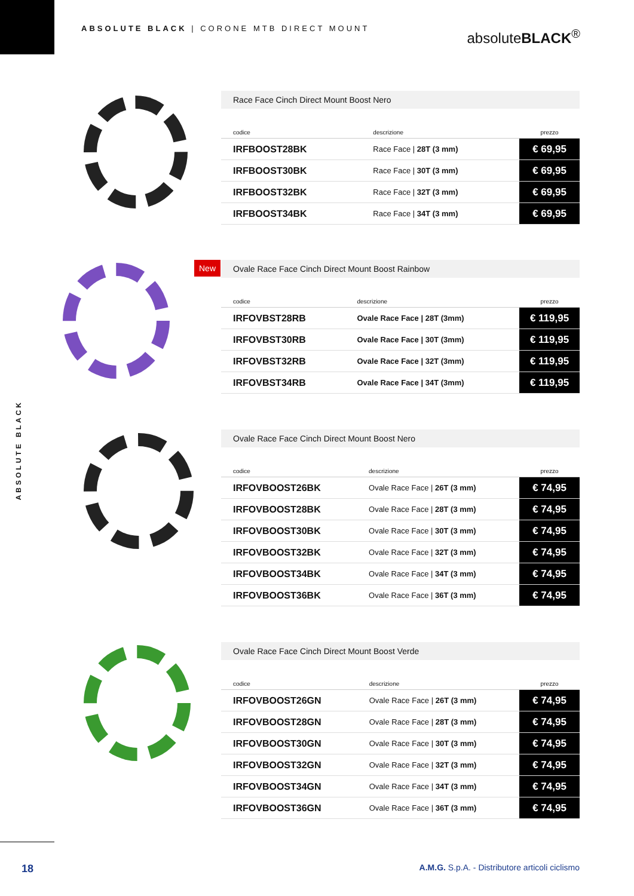ABSOLUTE BLACK | CORONE MTB DIRECT MOUNT
absoluteBLACK<sup>®</sup>
ABSOLUTE BLACK
Race Face Cinch Direct Mount Boost Nero
| codice | descrizione | prezzo |
| --- | --- | --- |
| IRFBOOST28BK | Race Face / 28T (3 mm) | € 69,95 |
| IRFBOOST30BK | Race Face / 30T (3 mm) | € 69,95 |
| IRFBOOST32BK | Race Face / 32T (3 mm) | € 69,95 |
| IRFBOOST34BK | Race Face / 34T (3 mm) | € 69,95 |
New
Ovale Race Face Cinch Direct Mount Boost Rainbow
| codice | descrizione | prezzo |
| --- | --- | --- |
| IRFOVBST28RB | Ovale Race Face / 28T (3mm) | € 119,95 |
| IRFOVBST30RB | Ovale Race Face / 30T (3mm) | € 119,95 |
| IRFOVBST32RB | Ovale Race Face / 32T (3mm) | € 119,95 |
| IRFOVBST34RB | Ovale Race Face / 34T (3mm) | € 119,95 |
Ovale Race Face Cinch Direct Mount Boost Nero
| codice | descrizione | prezzo |
| --- | --- | --- |
| IRFOVBOOST26BK | Ovale Race Face / 26T (3 mm) | € 74,95 |
| IRFOVBOOST28BK | Ovale Race Face / 28T (3 mm) | € 74,95 |
| IRFOVBOOST30BK | Ovale Race Face / 30T (3 mm) | € 74,95 |
| IRFOVBOOST32BK | Ovale Race Face / 32T (3 mm) | € 74,95 |
| IRFOVBOOST34BK | Ovale Race Face / 34T (3 mm) | € 74,95 |
| IRFOVBOOST36BK | Ovale Race Face / 36T (3 mm) | € 74,95 |
Ovale Race Face Cinch Direct Mount Boost Verde
| codice | descrizione | prezzo |
| --- | --- | --- |
| IRFOVBOOST26GN | Ovale Race Face / 26T (3 mm) | € 74,95 |
| IRFOVBOOST28GN | Ovale Race Face / 28T (3 mm) | € 74,95 |
| IRFOVBOOST30GN | Ovale Race Face / 30T (3 mm) | € 74,95 |
| IRFOVBOOST32GN | Ovale Race Face / 32T (3 mm) | € 74,95 |
| IRFOVBOOST34GN | Ovale Race Face / 34T (3 mm) | € 74,95 |
| IRFOVBOOST36GN | Ovale Race Face / 36T (3 mm) | € 74,95 |
18
A.M.G. S.p.A. - Distributore articoli ciclismo